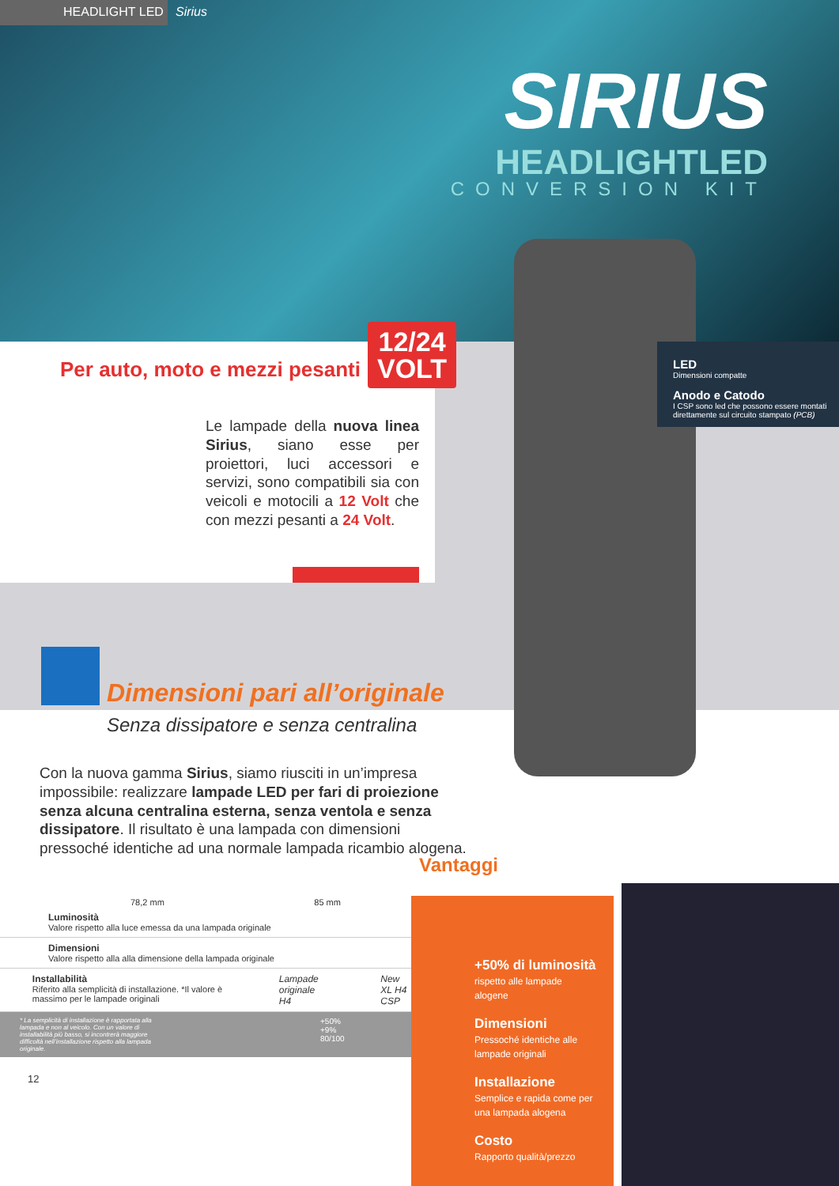HEADLIGHT LED Sirius
SIRIUS
HEADLIGHTLED
CONVERSION KIT
Per auto, moto e mezzi pesanti
12/24
VOLT
Le lampade della nuova linea Sirius, siano esse per proiettori, luci accessori e servizi, sono compatibili sia con veicoli e motocili a 12 Volt che con mezzi pesanti a 24 Volt.
LED
Dimensioni compatte
Anodo e Catodo
I CSP sono led che possono essere montati direttamente sul circuito stampato (PCB)
Dimensioni pari all’originale
Senza dissipatore e senza centralina
Con la nuova gamma Sirius, siamo riusciti in un’impresa impossibile: realizzare lampade LED per fari di proiezione senza alcuna centralina esterna, senza ventola e senza dissipatore. Il risultato è una lampada con dimensioni pressoché identiche ad una normale lampada ricambio alogena.
Vantaggi
78,2 mm 85 mm
Luminosità
Valore rispetto alla luce emessa da una lampada originale
Dimensioni
Valore rispetto alla alla dimensione della lampada originale
Installabilità
Riferito alla semplicità di installazione. *Il valore è massimo per le lampade originali
Lampade originale
H4
New
XL H4 CSP
* La semplicità di installazione è rapportata alla lampada e non al veicolo. Con un valore di installabilità più basso, si incontrerà maggiore difficoltà nell’installazione rispetto alla lampada originale.
+50%
+9%
80/100
12
+50% di luminosità
rispetto alle lampade alogene
Dimensioni
Pressoché identiche alle lampade originali
Installazione
Semplice e rapida come per una lampada alogena
Costo
Rapporto qualità/prezzo